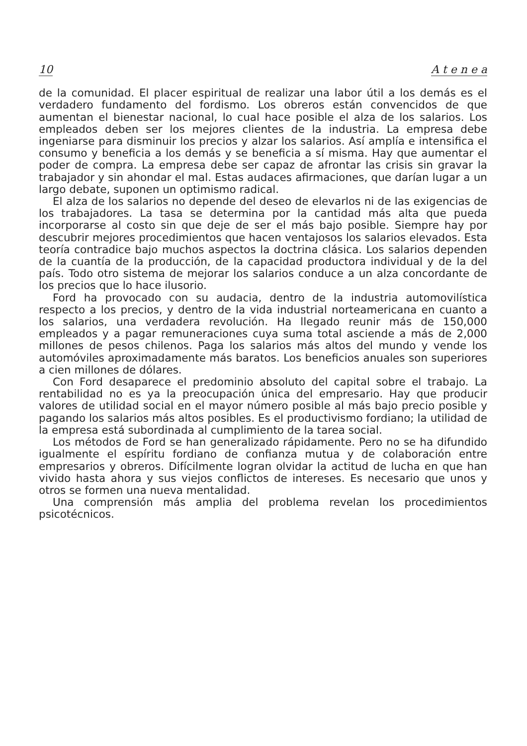10 A t e n e a
de la comunidad. El placer espiritual de realizar una labor útil a los demás es el verdadero fundamento del fordismo. Los obreros están convencidos de que aumentan el bienestar nacional, lo cual hace posible el alza de los salarios. Los empleados deben ser los mejores clientes de la industria. La empresa debe ingeniarse para disminuir los precios y alzar los salarios. Así amplía e intensifica el consumo y beneficia a los demás y se beneficia a sí misma. Hay que aumentar el poder de compra. La empresa debe ser capaz de afrontar las crisis sin gravar la trabajador y sin ahondar el mal. Estas audaces afirmaciones, que darían lugar a un largo debate, suponen un optimismo radical.
El alza de los salarios no depende del deseo de elevarlos ni de las exigencias de los trabajadores. La tasa se determina por la cantidad más alta que pueda incorporarse al costo sin que deje de ser el más bajo posible. Siempre hay por descubrir mejores procedimientos que hacen ventajosos los salarios elevados. Esta teoría contradice bajo muchos aspectos la doctrina clásica. Los salarios dependen de la cuantía de la producción, de la capacidad productora individual y de la del país. Todo otro sistema de mejorar los salarios conduce a un alza concordante de los precios que lo hace ilusorio.
Ford ha provocado con su audacia, dentro de la industria automovilística respecto a los precios, y dentro de la vida industrial norteamericana en cuanto a los salarios, una verdadera revolución. Ha llegado reunir más de 150,000 empleados y a pagar remuneraciones cuya suma total asciende a más de 2,000 millones de pesos chilenos. Paga los salarios más altos del mundo y vende los automóviles aproximadamente más baratos. Los beneficios anuales son superiores a cien millones de dólares.
Con Ford desaparece el predominio absoluto del capital sobre el trabajo. La rentabilidad no es ya la preocupación única del empresario. Hay que producir valores de utilidad social en el mayor número posible al más bajo precio posible y pagando los salarios más altos posibles. Es el productivismo fordiano; la utilidad de la empresa está subordinada al cumplimiento de la tarea social.
Los métodos de Ford se han generalizado rápidamente. Pero no se ha difundido igualmente el espíritu fordiano de confianza mutua y de colaboración entre empresarios y obreros. Difícilmente logran olvidar la actitud de lucha en que han vivido hasta ahora y sus viejos conflictos de intereses. Es necesario que unos y otros se formen una nueva mentalidad.
Una comprensión más amplia del problema revelan los procedimientos psicotécnicos.